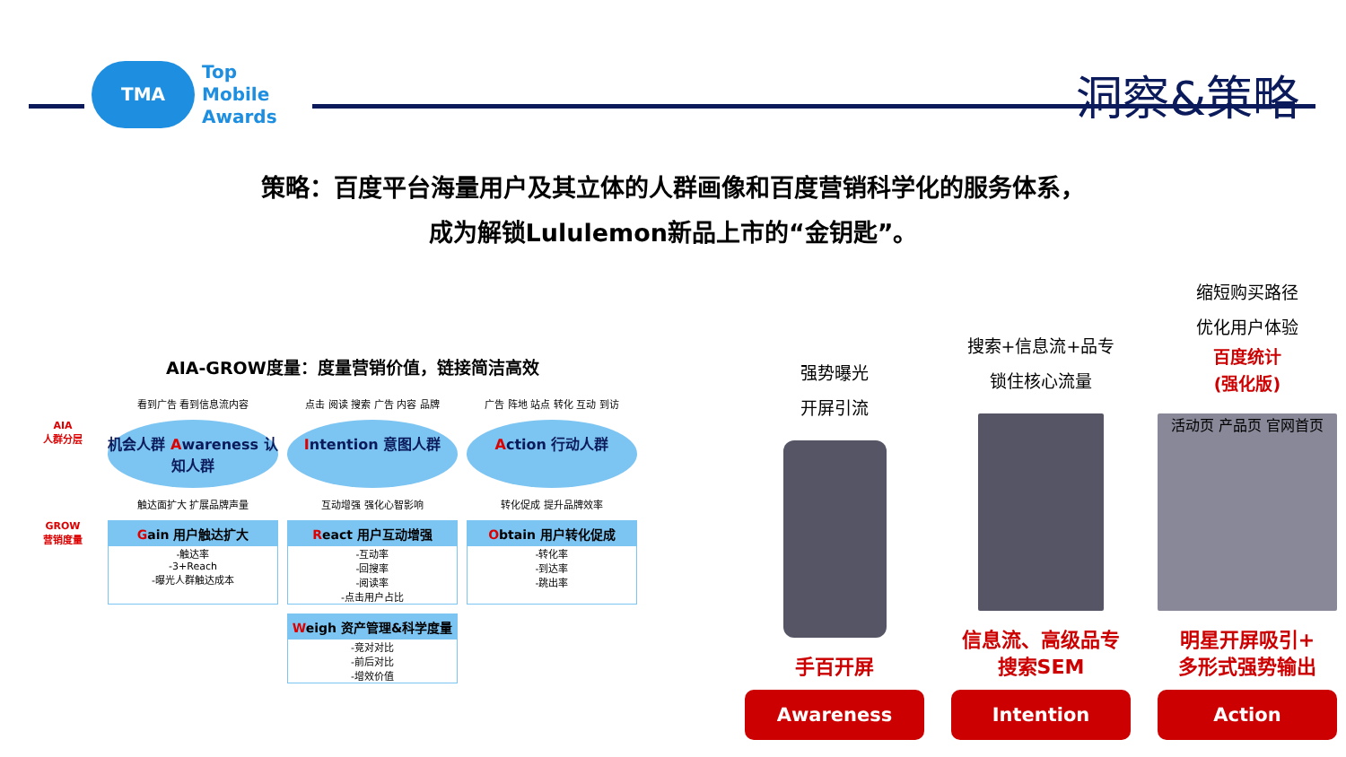TMA
Top
Mobile
Awards
洞察&策略
策略：百度平台海量用户及其立体的人群画像和百度营销科学化的服务体系，
成为解锁Lululemon新品上市的“金钥匙”。
AIA-GROW度量：度量营销价值，链接简洁高效
看到广告 看到信息流内容
点击 阅读 搜索 广告 内容 品牌
广告 阵地 站点 转化 互动 到访
AIA
人群分层
机会人群 Awareness 认知人群
Intention 意图人群
Action 行动人群
触达面扩大 扩展品牌声量
互动增强 强化心智影响
转化促成 提升品牌效率
GROW
营销度量
Gain 用户触达扩大
-触达率
-3+Reach
-曝光人群触达成本
React 用户互动增强
-互动率
-回搜率
-阅读率
-点击用户占比
Obtain 用户转化促成
-转化率
-到达率
-跳出率
Weigh 资产管理&科学度量
-竞对对比
-前后对比
-增效价值
强势曝光
开屏引流
手百开屏
Awareness
搜索+信息流+品专
锁住核心流量
信息流、高级品专
搜索SEM
Intention
缩短购买路径
优化用户体验
百度统计
(强化版)
活动页 产品页 官网首页
明星开屏吸引+
多形式强势输出
Action